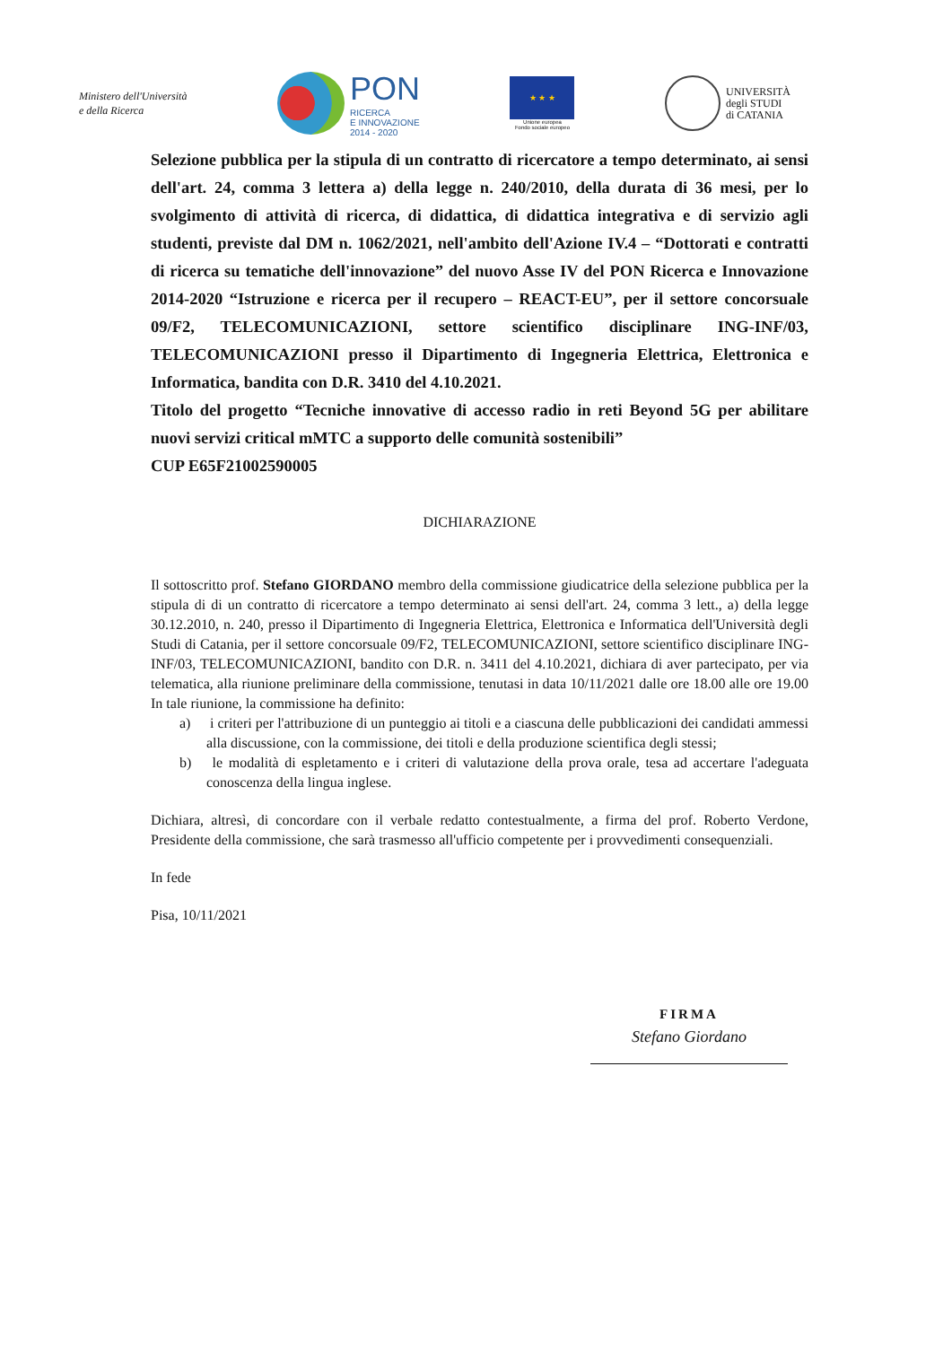Ministero dell'Università
e della Ricerca
PON
RICERCA
E INNOVAZIONE
2014 - 2020
★ ★ ★
Unione europea
Fondo sociale europeo
UNIVERSITÀ
degli STUDI
di CATANIA
Selezione pubblica per la stipula di un contratto di ricercatore a tempo determinato, ai sensi dell'art. 24, comma 3 lettera a) della legge n. 240/2010, della durata di 36 mesi, per lo svolgimento di attività di ricerca, di didattica, di didattica integrativa e di servizio agli studenti, previste dal DM n. 1062/2021, nell'ambito dell'Azione IV.4 – “Dottorati e contratti di ricerca su tematiche dell'innovazione” del nuovo Asse IV del PON Ricerca e Innovazione 2014-2020 “Istruzione e ricerca per il recupero – REACT-EU”, per il settore concorsuale 09/F2, TELECOMUNICAZIONI, settore scientifico disciplinare ING-INF/03, TELECOMUNICAZIONI presso il Dipartimento di Ingegneria Elettrica, Elettronica e Informatica, bandita con D.R. 3410 del 4.10.2021.
Titolo del progetto “Tecniche innovative di accesso radio in reti Beyond 5G per abilitare nuovi servizi critical mMTC a supporto delle comunità sostenibili”
CUP E65F21002590005
DICHIARAZIONE
Il sottoscritto prof. Stefano GIORDANO membro della commissione giudicatrice della selezione pubblica per la stipula di di un contratto di ricercatore a tempo determinato ai sensi dell'art. 24, comma 3 lett., a) della legge 30.12.2010, n. 240, presso il Dipartimento di Ingegneria Elettrica, Elettronica e Informatica dell'Università degli Studi di Catania, per il settore concorsuale 09/F2, TELECOMUNICAZIONI, settore scientifico disciplinare ING-INF/03, TELECOMUNICAZIONI, bandito con D.R. n. 3411 del 4.10.2021, dichiara di aver partecipato, per via telematica, alla riunione preliminare della commissione, tenutasi in data 10/11/2021 dalle ore 18.00 alle ore 19.00 In tale riunione, la commissione ha definito:
a) i criteri per l'attribuzione di un punteggio ai titoli e a ciascuna delle pubblicazioni dei candidati ammessi alla discussione, con la commissione, dei titoli e della produzione scientifica degli stessi;
b) le modalità di espletamento e i criteri di valutazione della prova orale, tesa ad accertare l'adeguata conoscenza della lingua inglese.
Dichiara, altresì, di concordare con il verbale redatto contestualmente, a firma del prof. Roberto Verdone, Presidente della commissione, che sarà trasmesso all'ufficio competente per i provvedimenti consequenziali.
In fede
Pisa, 10/11/2021
FIRMA
Stefano Giordano